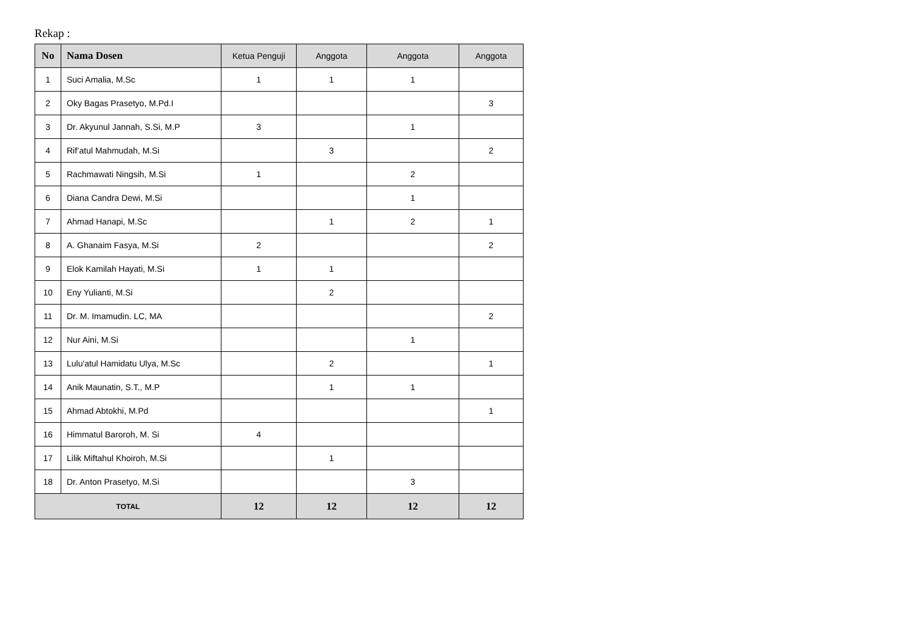Rekap :
| No | Nama Dosen | Ketua Penguji | Anggota | Anggota | Anggota |
| --- | --- | --- | --- | --- | --- |
| 1 | Suci Amalia, M.Sc | 1 | 1 | 1 | |
| 2 | Oky Bagas Prasetyo, M.Pd.I | | | | 3 |
| 3 | Dr. Akyunul Jannah, S.Si, M.P | 3 | | 1 | |
| 4 | Rif’atul Mahmudah, M.Si | | 3 | | 2 |
| 5 | Rachmawati Ningsih, M.Si | 1 | | 2 | |
| 6 | Diana Candra Dewi, M.Si | | | 1 | |
| 7 | Ahmad Hanapi, M.Sc | | 1 | 2 | 1 |
| 8 | A. Ghanaim Fasya, M.Si | 2 | | | 2 |
| 9 | Elok Kamilah Hayati, M.Si | 1 | 1 | | |
| 10 | Eny Yulianti, M.Si | | 2 | | |
| 11 | Dr. M. Imamudin. LC, MA | | | | 2 |
| 12 | Nur Aini, M.Si | | | 1 | |
| 13 | Lulu'atul Hamidatu Ulya, M.Sc | | 2 | | 1 |
| 14 | Anik Maunatin, S.T., M.P | | 1 | 1 | |
| 15 | Ahmad Abtokhi, M.Pd | | | | 1 |
| 16 | Himmatul Baroroh, M. Si | 4 | | | |
| 17 | Lilik Miftahul Khoiroh, M.Si | | 1 | | |
| 18 | Dr. Anton Prasetyo, M.Si | | | 3 | |
| TOTAL | | 12 | 12 | 12 | 12 |